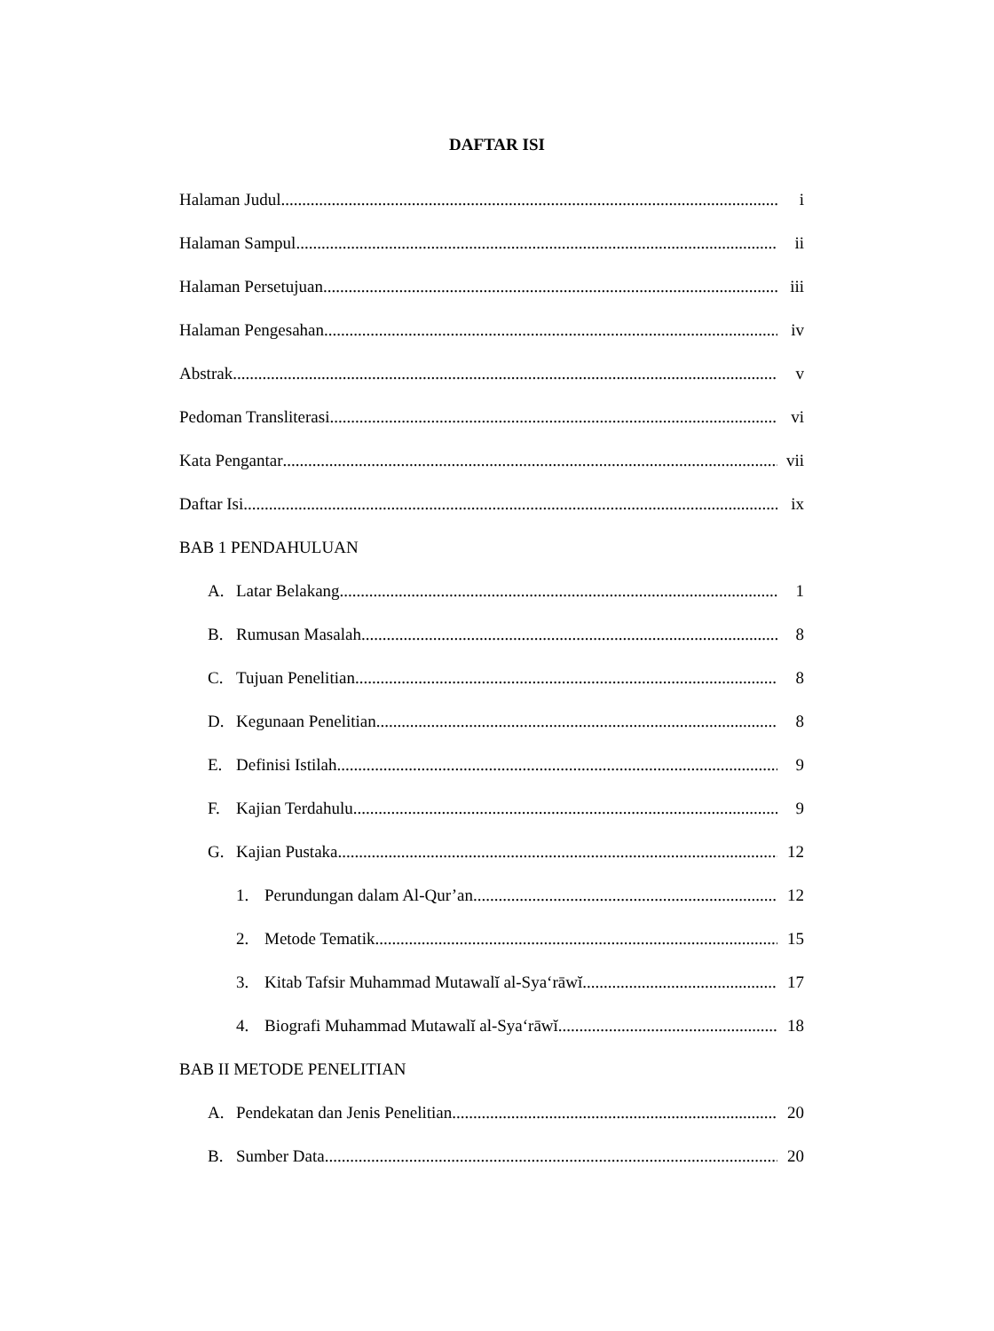DAFTAR ISI
Halaman Judul i
Halaman Sampul ii
Halaman Persetujuan iii
Halaman Pengesahan iv
Abstrak v
Pedoman Transliterasi vi
Kata Pengantar vii
Daftar Isi ix
BAB 1 PENDAHULUAN
A. Latar Belakang 1
B. Rumusan Masalah 8
C. Tujuan Penelitian 8
D. Kegunaan Penelitian 8
E. Definisi Istilah 9
F. Kajian Terdahulu 9
G. Kajian Pustaka 12
1. Perundungan dalam Al-Qur’an 12
2. Metode Tematik 15
3. Kitab Tafsir Muhammad Mutawalĭ al-Sya‘rāwĭ 17
4. Biografi Muhammad Mutawalĭ al-Sya‘rāwĭ 18
BAB II METODE PENELITIAN
A. Pendekatan dan Jenis Penelitian 20
B. Sumber Data 20